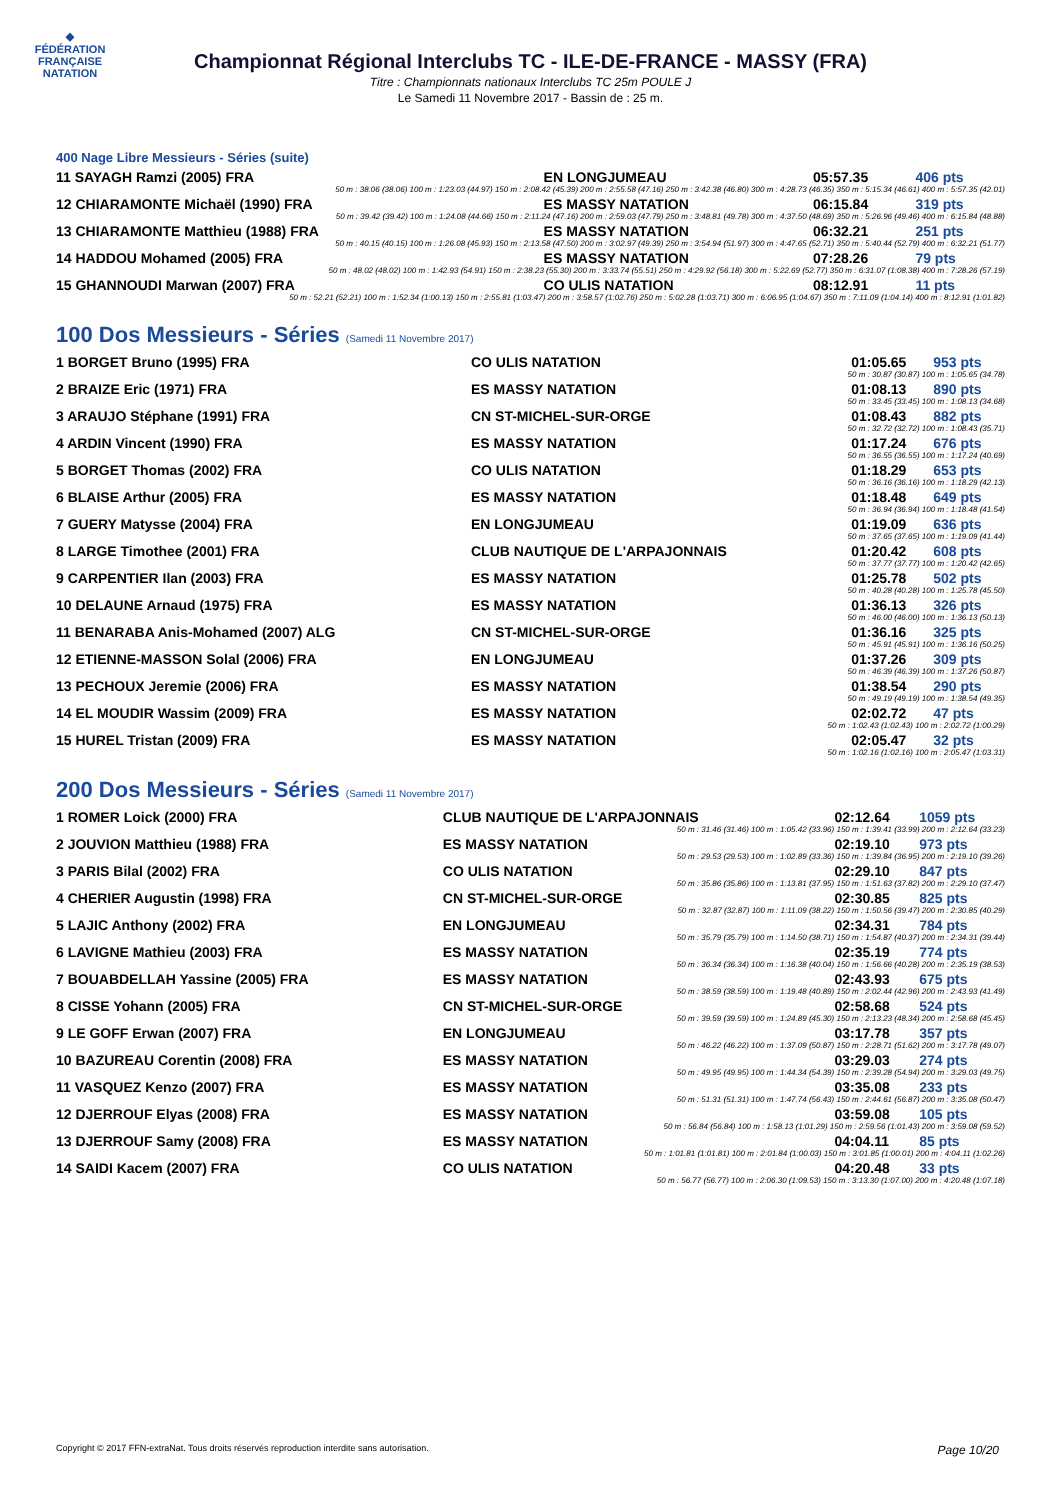◆
FÉDÉRATION FRANÇAISE
NATATION
Championnat Régional Interclubs TC - ILE-DE-FRANCE - MASSY (FRA)
Titre : Championnats nationaux Interclubs TC 25m POULE J
Le Samedi 11 Novembre 2017 - Bassin de : 25 m.
400 Nage Libre Messieurs - Séries (suite)
| 11 SAYAGH Ramzi (2005) FRA | EN LONGJUMEAU | 05:57.35 | 406 pts |
| 50 m : 38.06 (38.06) 100 m : 1:23.03 (44.97) 150 m : 2:08.42 (45.39) 200 m : 2:55.58 (47.16) 250 m : 3:42.38 (46.80) 300 m : 4:28.73 (46.35) 350 m : 5:15.34 (46.61) 400 m : 5:57.35 (42.01) | | | |
| 12 CHIARAMONTE Michaël (1990) FRA | ES MASSY NATATION | 06:15.84 | 319 pts |
| 50 m : 39.42 (39.42) 100 m : 1:24.08 (44.66) 150 m : 2:11.24 (47.16) 200 m : 2:59.03 (47.79) 250 m : 3:48.81 (49.78) 300 m : 4:37.50 (48.69) 350 m : 5:26.96 (49.46) 400 m : 6:15.84 (48.88) | | | |
| 13 CHIARAMONTE Matthieu (1988) FRA | ES MASSY NATATION | 06:32.21 | 251 pts |
| 50 m : 40.15 (40.15) 100 m : 1:26.08 (45.93) 150 m : 2:13.58 (47.50) 200 m : 3:02.97 (49.39) 250 m : 3:54.94 (51.97) 300 m : 4:47.65 (52.71) 350 m : 5:40.44 (52.79) 400 m : 6:32.21 (51.77) | | | |
| 14 HADDOU Mohamed (2005) FRA | ES MASSY NATATION | 07:28.26 | 79 pts |
| 50 m : 48.02 (48.02) 100 m : 1:42.93 (54.91) 150 m : 2:38.23 (55.30) 200 m : 3:33.74 (55.51) 250 m : 4:29.92 (56.18) 300 m : 5:22.69 (52.77) 350 m : 6:31.07 (1:08.38) 400 m : 7:28.26 (57.19) | | | |
| 15 GHANNOUDI Marwan (2007) FRA | CO ULIS NATATION | 08:12.91 | 11 pts |
| 50 m : 52.21 (52.21) 100 m : 1:52.34 (1:00.13) 150 m : 2:55.81 (1:03.47) 200 m : 3:58.57 (1:02.76) 250 m : 5:02.28 (1:03.71) 300 m : 6:06.95 (1:04.67) 350 m : 7:11.09 (1:04.14) 400 m : 8:12.91 (1:01.82) | | | |
100 Dos Messieurs - Séries (Samedi 11 Novembre 2017)
| 1 BORGET Bruno (1995) FRA | CO ULIS NATATION | 01:05.65 | 953 pts |
| 50 m : 30.87 (30.87) 100 m : 1:05.65 (34.78) | | | |
| 2 BRAIZE Eric (1971) FRA | ES MASSY NATATION | 01:08.13 | 890 pts |
| 50 m : 33.45 (33.45) 100 m : 1:08.13 (34.68) | | | |
| 3 ARAUJO Stéphane (1991) FRA | CN ST-MICHEL-SUR-ORGE | 01:08.43 | 882 pts |
| 50 m : 32.72 (32.72) 100 m : 1:08.43 (35.71) | | | |
| 4 ARDIN Vincent (1990) FRA | ES MASSY NATATION | 01:17.24 | 676 pts |
| 50 m : 36.55 (36.55) 100 m : 1:17.24 (40.69) | | | |
| 5 BORGET Thomas (2002) FRA | CO ULIS NATATION | 01:18.29 | 653 pts |
| 50 m : 36.16 (36.16) 100 m : 1:18.29 (42.13) | | | |
| 6 BLAISE Arthur (2005) FRA | ES MASSY NATATION | 01:18.48 | 649 pts |
| 50 m : 36.94 (36.94) 100 m : 1:18.48 (41.54) | | | |
| 7 GUERY Matysse (2004) FRA | EN LONGJUMEAU | 01:19.09 | 636 pts |
| 50 m : 37.65 (37.65) 100 m : 1:19.09 (41.44) | | | |
| 8 LARGE Timothee (2001) FRA | CLUB NAUTIQUE DE L'ARPAJONNAIS | 01:20.42 | 608 pts |
| 50 m : 37.77 (37.77) 100 m : 1:20.42 (42.65) | | | |
| 9 CARPENTIER Ilan (2003) FRA | ES MASSY NATATION | 01:25.78 | 502 pts |
| 50 m : 40.28 (40.28) 100 m : 1:25.78 (45.50) | | | |
| 10 DELAUNE Arnaud (1975) FRA | ES MASSY NATATION | 01:36.13 | 326 pts |
| 50 m : 46.00 (46.00) 100 m : 1:36.13 (50.13) | | | |
| 11 BENARABA Anis-Mohamed (2007) ALG | CN ST-MICHEL-SUR-ORGE | 01:36.16 | 325 pts |
| 50 m : 45.91 (45.91) 100 m : 1:36.16 (50.25) | | | |
| 12 ETIENNE-MASSON Solal (2006) FRA | EN LONGJUMEAU | 01:37.26 | 309 pts |
| 50 m : 46.39 (46.39) 100 m : 1:37.26 (50.87) | | | |
| 13 PECHOUX Jeremie (2006) FRA | ES MASSY NATATION | 01:38.54 | 290 pts |
| 50 m : 49.19 (49.19) 100 m : 1:38.54 (49.35) | | | |
| 14 EL MOUDIR Wassim (2009) FRA | ES MASSY NATATION | 02:02.72 | 47 pts |
| 50 m : 1:02.43 (1:02.43) 100 m : 2:02.72 (1:00.29) | | | |
| 15 HUREL Tristan (2009) FRA | ES MASSY NATATION | 02:05.47 | 32 pts |
| 50 m : 1:02.16 (1:02.16) 100 m : 2:05.47 (1:03.31) | | | |
200 Dos Messieurs - Séries (Samedi 11 Novembre 2017)
| 1 ROMER Loick (2000) FRA | CLUB NAUTIQUE DE L'ARPAJONNAIS | 02:12.64 | 1059 pts |
| 50 m : 31.46 (31.46) 100 m : 1:05.42 (33.96) 150 m : 1:39.41 (33.99) 200 m : 2:12.64 (33.23) | | | |
| 2 JOUVION Matthieu (1988) FRA | ES MASSY NATATION | 02:19.10 | 973 pts |
| 50 m : 29.53 (29.53) 100 m : 1:02.89 (33.36) 150 m : 1:39.84 (36.95) 200 m : 2:19.10 (39.26) | | | |
| 3 PARIS Bilal (2002) FRA | CO ULIS NATATION | 02:29.10 | 847 pts |
| 50 m : 35.86 (35.86) 100 m : 1:13.81 (37.95) 150 m : 1:51.63 (37.82) 200 m : 2:29.10 (37.47) | | | |
| 4 CHERIER Augustin (1998) FRA | CN ST-MICHEL-SUR-ORGE | 02:30.85 | 825 pts |
| 50 m : 32.87 (32.87) 100 m : 1:11.09 (38.22) 150 m : 1:50.56 (39.47) 200 m : 2:30.85 (40.29) | | | |
| 5 LAJIC Anthony (2002) FRA | EN LONGJUMEAU | 02:34.31 | 784 pts |
| 50 m : 35.79 (35.79) 100 m : 1:14.50 (38.71) 150 m : 1:54.87 (40.37) 200 m : 2:34.31 (39.44) | | | |
| 6 LAVIGNE Mathieu (2003) FRA | ES MASSY NATATION | 02:35.19 | 774 pts |
| 50 m : 36.34 (36.34) 100 m : 1:16.38 (40.04) 150 m : 1:56.66 (40.28) 200 m : 2:35.19 (38.53) | | | |
| 7 BOUABDELLAH Yassine (2005) FRA | ES MASSY NATATION | 02:43.93 | 675 pts |
| 50 m : 38.59 (38.59) 100 m : 1:19.48 (40.89) 150 m : 2:02.44 (42.96) 200 m : 2:43.93 (41.49) | | | |
| 8 CISSE Yohann (2005) FRA | CN ST-MICHEL-SUR-ORGE | 02:58.68 | 524 pts |
| 50 m : 39.59 (39.59) 100 m : 1:24.89 (45.30) 150 m : 2:13.23 (48.34) 200 m : 2:58.68 (45.45) | | | |
| 9 LE GOFF Erwan (2007) FRA | EN LONGJUMEAU | 03:17.78 | 357 pts |
| 50 m : 46.22 (46.22) 100 m : 1:37.09 (50.87) 150 m : 2:28.71 (51.62) 200 m : 3:17.78 (49.07) | | | |
| 10 BAZUREAU Corentin (2008) FRA | ES MASSY NATATION | 03:29.03 | 274 pts |
| 50 m : 49.95 (49.95) 100 m : 1:44.34 (54.39) 150 m : 2:39.28 (54.94) 200 m : 3:29.03 (49.75) | | | |
| 11 VASQUEZ Kenzo (2007) FRA | ES MASSY NATATION | 03:35.08 | 233 pts |
| 50 m : 51.31 (51.31) 100 m : 1:47.74 (56.43) 150 m : 2:44.61 (56.87) 200 m : 3:35.08 (50.47) | | | |
| 12 DJERROUF Elyas (2008) FRA | ES MASSY NATATION | 03:59.08 | 105 pts |
| 50 m : 56.84 (56.84) 100 m : 1:58.13 (1:01.29) 150 m : 2:59.56 (1:01.43) 200 m : 3:59.08 (59.52) | | | |
| 13 DJERROUF Samy (2008) FRA | ES MASSY NATATION | 04:04.11 | 85 pts |
| 50 m : 1:01.81 (1:01.81) 100 m : 2:01.84 (1:00.03) 150 m : 3:01.85 (1:00.01) 200 m : 4:04.11 (1:02.26) | | | |
| 14 SAIDI Kacem (2007) FRA | CO ULIS NATATION | 04:20.48 | 33 pts |
| 50 m : 56.77 (56.77) 100 m : 2:06.30 (1:09.53) 150 m : 3:13.30 (1:07.00) 200 m : 4:20.48 (1:07.18) | | | |
Copyright © 2017 FFN-extraNat. Tous droits réservés reproduction interdite sans autorisation. Page 10/20